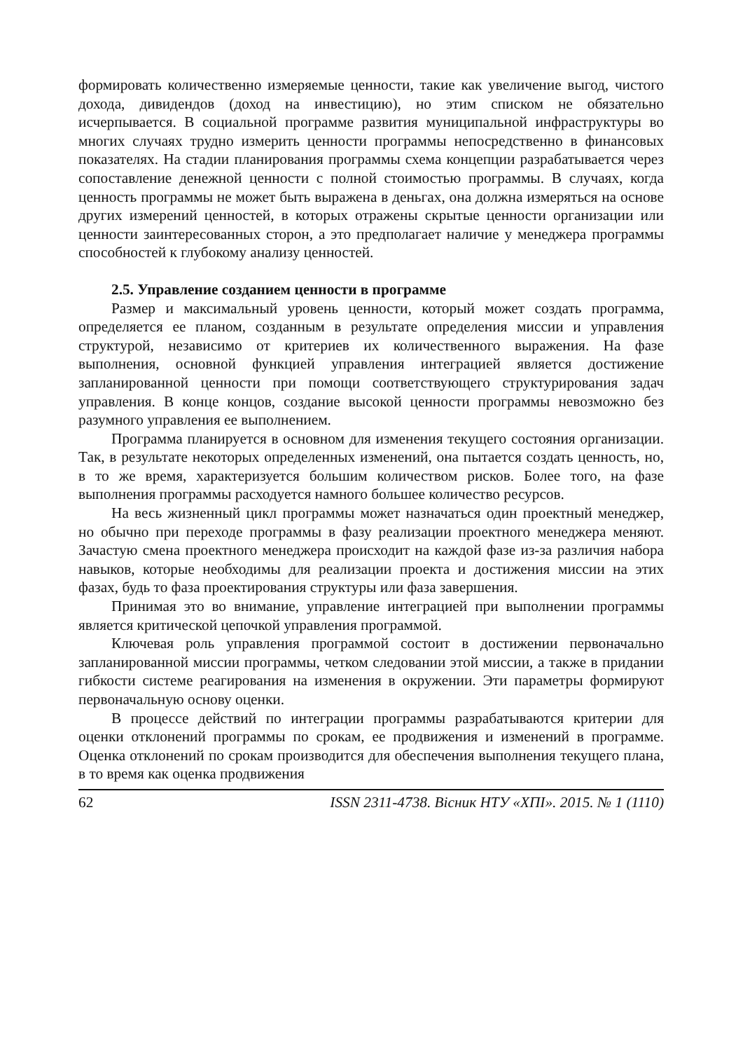формировать количественно измеряемые ценности, такие как увеличение выгод, чистого дохода, дивидендов (доход на инвестицию), но этим списком не обязательно исчерпывается. В социальной программе развития муниципальной инфраструктуры во многих случаях трудно измерить ценности программы непосредственно в финансовых показателях. На стадии планирования программы схема концепции разрабатывается через сопоставление денежной ценности с полной стоимостью программы. В случаях, когда ценность программы не может быть выражена в деньгах, она должна измеряться на основе других измерений ценностей, в которых отражены скрытые ценности организации или ценности заинтересованных сторон, а это предполагает наличие у менеджера программы способностей к глубокому анализу ценностей.
2.5. Управление созданием ценности в программе
Размер и максимальный уровень ценности, который может создать программа, определяется ее планом, созданным в результате определения миссии и управления структурой, независимо от критериев их количественного выражения. На фазе выполнения, основной функцией управления интеграцией является достижение запланированной ценности при помощи соответствующего структурирования задач управления. В конце концов, создание высокой ценности программы невозможно без разумного управления ее выполнением.
Программа планируется в основном для изменения текущего состояния организации. Так, в результате некоторых определенных изменений, она пытается создать ценность, но, в то же время, характеризуется большим количеством рисков. Более того, на фазе выполнения программы расходуется намного большее количество ресурсов.
На весь жизненный цикл программы может назначаться один проектный менеджер, но обычно при переходе программы в фазу реализации проектного менеджера меняют. Зачастую смена проектного менеджера происходит на каждой фазе из-за различия набора навыков, которые необходимы для реализации проекта и достижения миссии на этих фазах, будь то фаза проектирования структуры или фаза завершения.
Принимая это во внимание, управление интеграцией при выполнении программы является критической цепочкой управления программой.
Ключевая роль управления программой состоит в достижении первоначально запланированной миссии программы, четком следовании этой миссии, а также в придании гибкости системе реагирования на изменения в окружении. Эти параметры формируют первоначальную основу оценки.
В процессе действий по интеграции программы разрабатываются критерии для оценки отклонений программы по срокам, ее продвижения и изменений в программе. Оценка отклонений по срокам производится для обеспечения выполнения текущего плана, в то время как оценка продвижения
62 ISSN 2311-4738. Вісник НТУ «ХПІ». 2015. № 1 (1110)